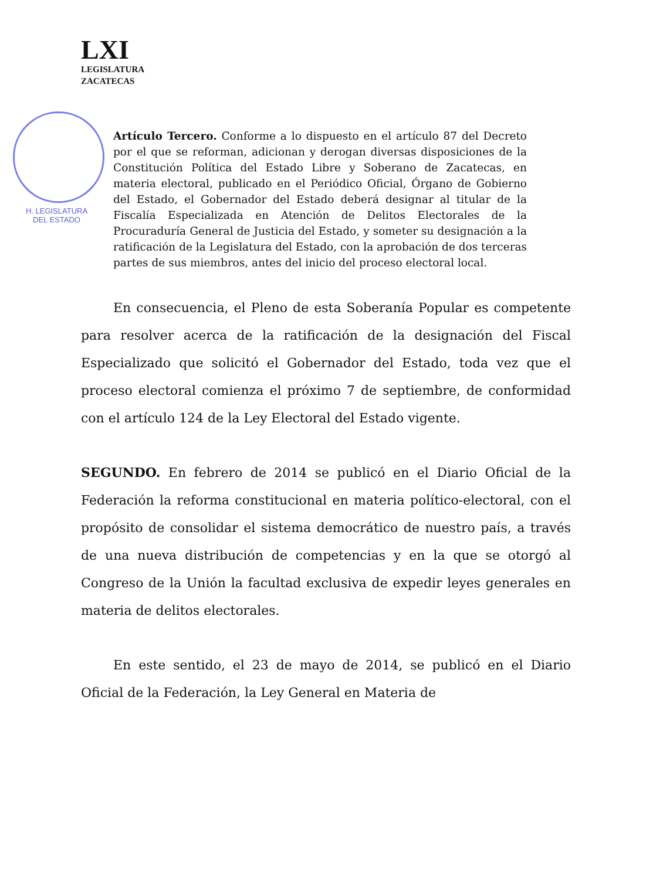LXI
LEGISLATURA
ZACATECAS
H. LEGISLATURA
DEL ESTADO
Artículo Tercero. Conforme a lo dispuesto en el artículo 87 del Decreto por el que se reforman, adicionan y derogan diversas disposiciones de la Constitución Política del Estado Libre y Soberano de Zacatecas, en materia electoral, publicado en el Periódico Oficial, Órgano de Gobierno del Estado, el Gobernador del Estado deberá designar al titular de la Fiscalía Especializada en Atención de Delitos Electorales de la Procuraduría General de Justicia del Estado, y someter su designación a la ratificación de la Legislatura del Estado, con la aprobación de dos terceras partes de sus miembros, antes del inicio del proceso electoral local.
En consecuencia, el Pleno de esta Soberanía Popular es competente para resolver acerca de la ratificación de la designación del Fiscal Especializado que solicitó el Gobernador del Estado, toda vez que el proceso electoral comienza el próximo 7 de septiembre, de conformidad con el artículo 124 de la Ley Electoral del Estado vigente.
SEGUNDO. En febrero de 2014 se publicó en el Diario Oficial de la Federación la reforma constitucional en materia político-electoral, con el propósito de consolidar el sistema democrático de nuestro país, a través de una nueva distribución de competencias y en la que se otorgó al Congreso de la Unión la facultad exclusiva de expedir leyes generales en materia de delitos electorales.
En este sentido, el 23 de mayo de 2014, se publicó en el Diario Oficial de la Federación, la Ley General en Materia de